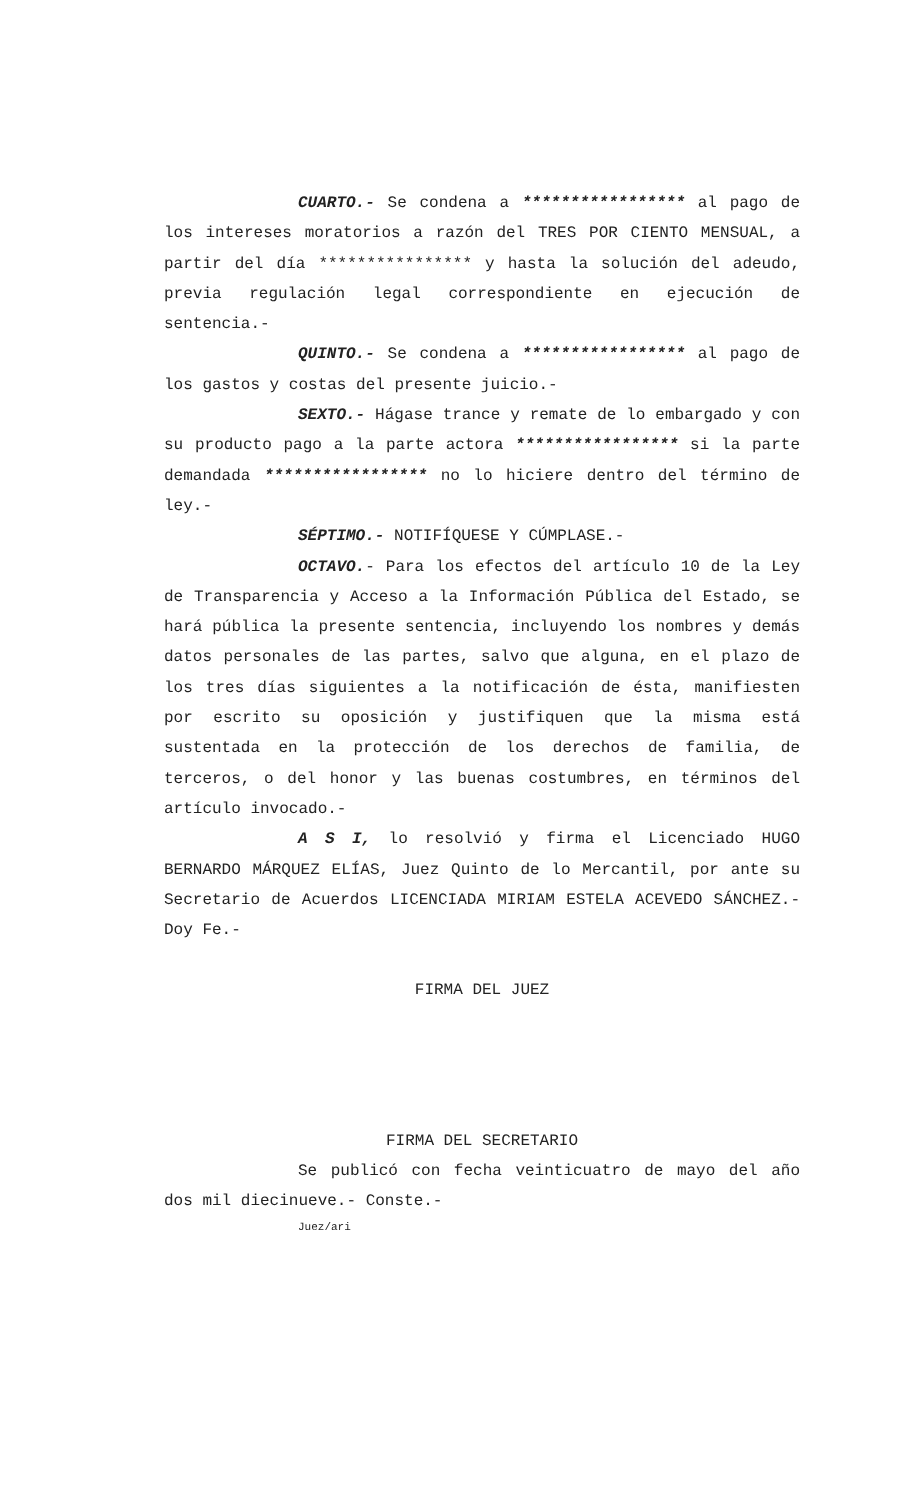CUARTO.- Se condena a ***************** al pago de los intereses moratorios a razón del TRES POR CIENTO MENSUAL, a partir del día **************** y hasta la solución del adeudo, previa regulación legal correspondiente en ejecución de sentencia.-
QUINTO.- Se condena a ***************** al pago de los gastos y costas del presente juicio.-
SEXTO.- Hágase trance y remate de lo embargado y con su producto pago a la parte actora ***************** si la parte demandada ***************** no lo hiciere dentro del término de ley.-
SÉPTIMO.- NOTIFÍQUESE Y CÚMPLASE.-
OCTAVO.- Para los efectos del artículo 10 de la Ley de Transparencia y Acceso a la Información Pública del Estado, se hará pública la presente sentencia, incluyendo los nombres y demás datos personales de las partes, salvo que alguna, en el plazo de los tres días siguientes a la notificación de ésta, manifiesten por escrito su oposición y justifiquen que la misma está sustentada en la protección de los derechos de familia, de terceros, o del honor y las buenas costumbres, en términos del artículo invocado.-
A S I, lo resolvió y firma el Licenciado HUGO BERNARDO MÁRQUEZ ELÍAS, Juez Quinto de lo Mercantil, por ante su Secretario de Acuerdos LICENCIADA MIRIAM ESTELA ACEVEDO SÁNCHEZ.- Doy Fe.-
FIRMA DEL JUEZ
FIRMA DEL SECRETARIO
Se publicó con fecha veinticuatro de mayo del año dos mil diecinueve.- Conste.-
Juez/ari